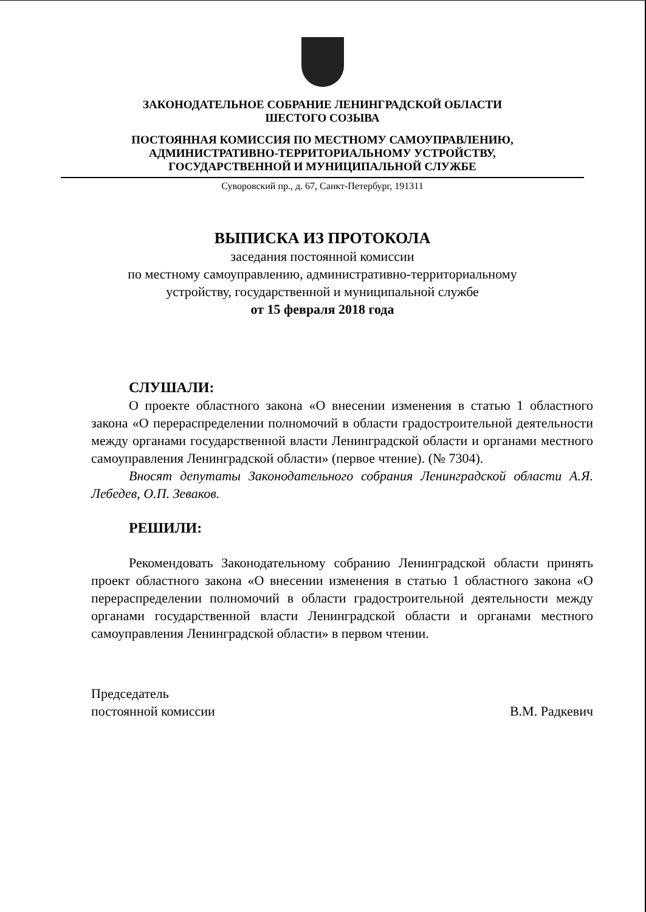ЗАКОНОДАТЕЛЬНОЕ СОБРАНИЕ ЛЕНИНГРАДСКОЙ ОБЛАСТИ
ШЕСТОГО СОЗЫВА
ПОСТОЯННАЯ КОМИССИЯ ПО МЕСТНОМУ САМОУПРАВЛЕНИЮ,
АДМИНИСТРАТИВНО-ТЕРРИТОРИАЛЬНОМУ УСТРОЙСТВУ,
ГОСУДАРСТВЕННОЙ И МУНИЦИПАЛЬНОЙ СЛУЖБЕ
Суворовский пр., д. 67, Санкт-Петербург, 191311
ВЫПИСКА ИЗ ПРОТОКОЛА
заседания постоянной комиссии
по местному самоуправлению, административно-территориальному
устройству, государственной и муниципальной службе
от 15 февраля 2018 года
СЛУШАЛИ:
О проекте областного закона «О внесении изменения в статью 1 областного закона «О перераспределении полномочий в области градостроительной деятельности между органами государственной власти Ленинградской области и органами местного самоуправления Ленинградской области» (первое чтение). (№ 7304).
Вносят депутаты Законодательного собрания Ленинградской области А.Я. Лебедев, О.П. Зеваков.
РЕШИЛИ:
Рекомендовать Законодательному собранию Ленинградской области принять проект областного закона «О внесении изменения в статью 1 областного закона «О перераспределении полномочий в области градостроительной деятельности между органами государственной власти Ленинградской области и органами местного самоуправления Ленинградской области» в первом чтении.
Председатель
постоянной комиссии
В.М. Радкевич